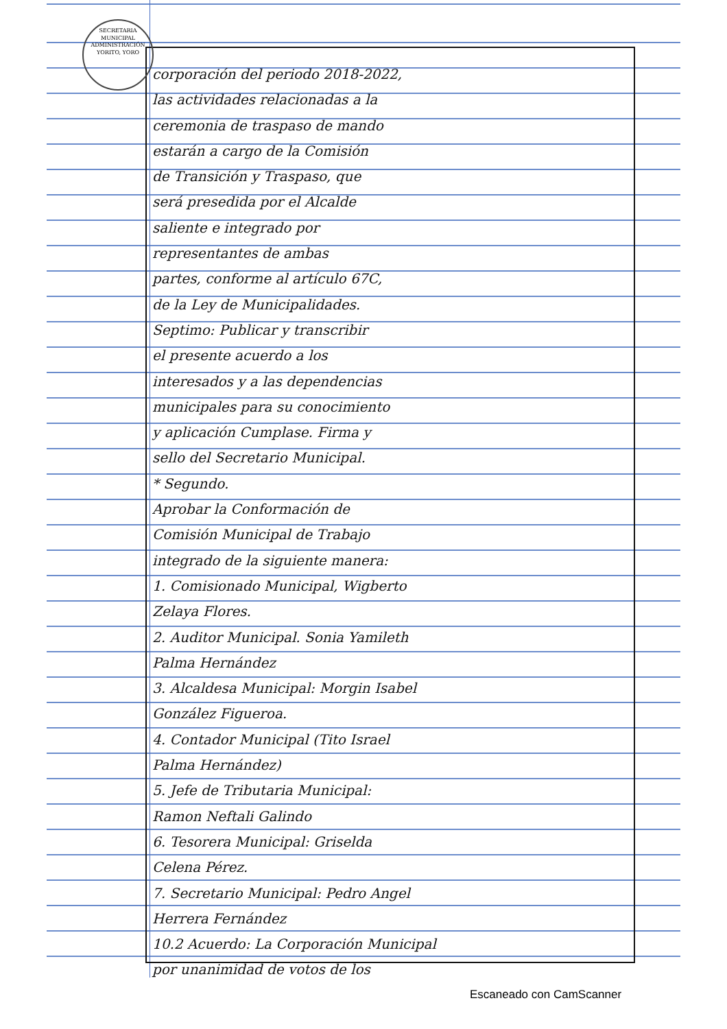SECRETARIA MUNICIPAL
ADMINISTRACIÓN
YORITO, YORO
corporación del periodo 2018-2022,
las actividades relacionadas a la
ceremonia de traspaso de mando
estarán a cargo de la Comisión
de Transición y Traspaso, que
será presedida por el Alcalde
saliente e integrado por
representantes de ambas
partes, conforme al artículo 67C,
de la Ley de Municipalidades.
Septimo: Publicar y transcribir
el presente acuerdo a los
interesados y a las dependencias
municipales para su conocimiento
y aplicación Cumplase. Firma y
sello del Secretario Municipal.
* Segundo.
Aprobar la Conformación de
Comisión Municipal de Trabajo
integrado de la siguiente manera:
1. Comisionado Municipal, Wigberto
Zelaya Flores.
2. Auditor Municipal. Sonia Yamileth
Palma Hernández
3. Alcaldesa Municipal: Morgin Isabel
González Figueroa.
4. Contador Municipal (Tito Israel
Palma Hernández)
5. Jefe de Tributaria Municipal:
Ramon Neftali Galindo
6. Tesorera Municipal: Griselda
Celena Pérez.
7. Secretario Municipal: Pedro Angel
Herrera Fernández
10.2 Acuerdo: La Corporación Municipal
por unanimidad de votos de los
Escaneado con CamScanner